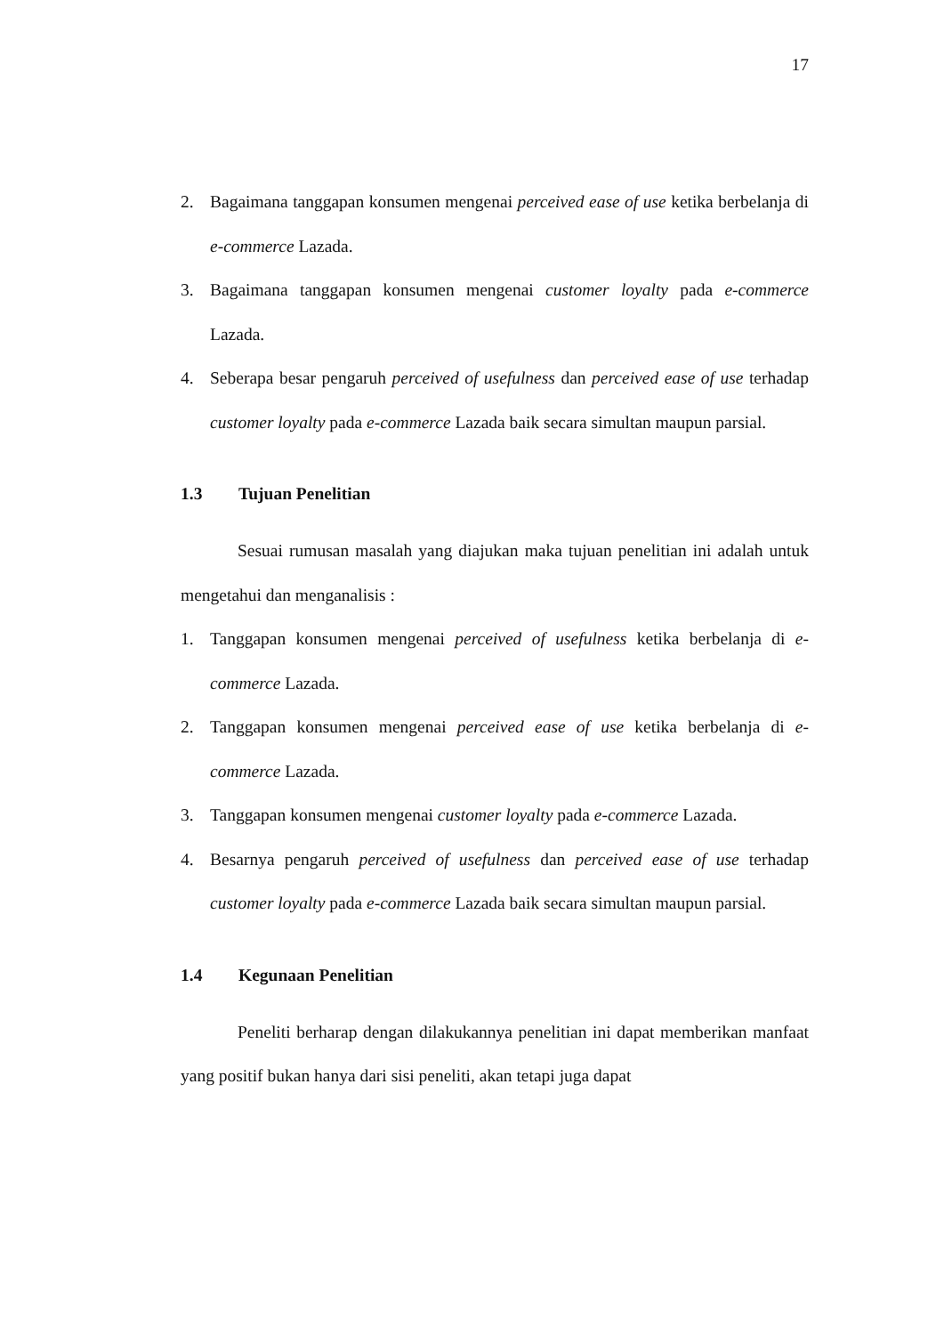17
2. Bagaimana tanggapan konsumen mengenai perceived ease of use ketika berbelanja di e-commerce Lazada.
3. Bagaimana tanggapan konsumen mengenai customer loyalty pada e-commerce Lazada.
4. Seberapa besar pengaruh perceived of usefulness dan perceived ease of use terhadap customer loyalty pada e-commerce Lazada baik secara simultan maupun parsial.
1.3 Tujuan Penelitian
Sesuai rumusan masalah yang diajukan maka tujuan penelitian ini adalah untuk mengetahui dan menganalisis :
1. Tanggapan konsumen mengenai perceived of usefulness ketika berbelanja di e-commerce Lazada.
2. Tanggapan konsumen mengenai perceived ease of use ketika berbelanja di e-commerce Lazada.
3. Tanggapan konsumen mengenai customer loyalty pada e-commerce Lazada.
4. Besarnya pengaruh perceived of usefulness dan perceived ease of use terhadap customer loyalty pada e-commerce Lazada baik secara simultan maupun parsial.
1.4 Kegunaan Penelitian
Peneliti berharap dengan dilakukannya penelitian ini dapat memberikan manfaat yang positif bukan hanya dari sisi peneliti, akan tetapi juga dapat